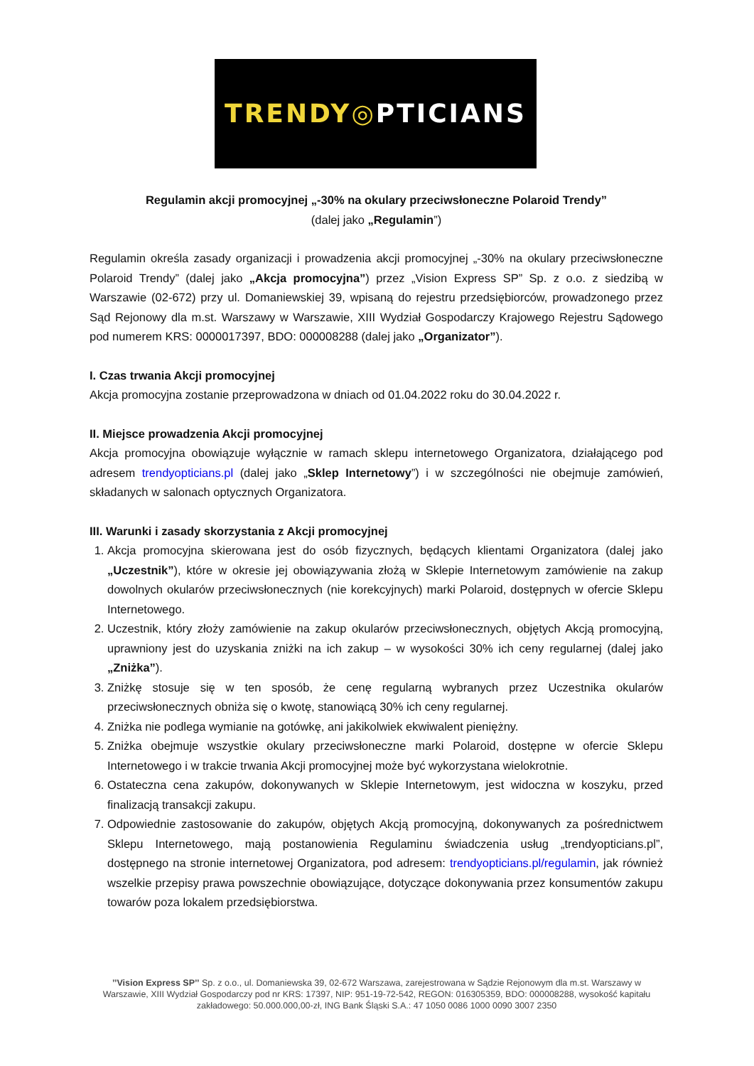TRENDY◎PTICIANS
Regulamin akcji promocyjnej „-30% na okulary przeciwsłoneczne Polaroid Trendy”
(dalej jako „Regulamin”)
Regulamin określa zasady organizacji i prowadzenia akcji promocyjnej „-30% na okulary przeciwsłoneczne Polaroid Trendy” (dalej jako „Akcja promocyjna”) przez „Vision Express SP” Sp. z o.o. z siedzibą w Warszawie (02-672) przy ul. Domaniewskiej 39, wpisaną do rejestru przedsiębiorców, prowadzonego przez Sąd Rejonowy dla m.st. Warszawy w Warszawie, XIII Wydział Gospodarczy Krajowego Rejestru Sądowego pod numerem KRS: 0000017397, BDO: 000008288 (dalej jako „Organizator”).
I. Czas trwania Akcji promocyjnej
Akcja promocyjna zostanie przeprowadzona w dniach od 01.04.2022 roku do 30.04.2022 r.
II. Miejsce prowadzenia Akcji promocyjnej
Akcja promocyjna obowiązuje wyłącznie w ramach sklepu internetowego Organizatora, działającego pod adresem trendyopticians.pl (dalej jako „Sklep Internetowy”) i w szczególności nie obejmuje zamówień, składanych w salonach optycznych Organizatora.
III. Warunki i zasady skorzystania z Akcji promocyjnej
1. Akcja promocyjna skierowana jest do osób fizycznych, będących klientami Organizatora (dalej jako „Uczestnik”), które w okresie jej obowiązywania złożą w Sklepie Internetowym zamówienie na zakup dowolnych okularów przeciwsłonecznych (nie korekcyjnych) marki Polaroid, dostępnych w ofercie Sklepu Internetowego.
2. Uczestnik, który złoży zamówienie na zakup okularów przeciwsłonecznych, objętych Akcją promocyjną, uprawniony jest do uzyskania zniżki na ich zakup – w wysokości 30% ich ceny regularnej (dalej jako „Zniżka”).
3. Zniżkę stosuje się w ten sposób, że cenę regularną wybranych przez Uczestnika okularów przeciwsłonecznych obniża się o kwotę, stanowiącą 30% ich ceny regularnej.
4. Zniżka nie podlega wymianie na gotówkę, ani jakikolwiek ekwiwalent pieniężny.
5. Zniżka obejmuje wszystkie okulary przeciwsłoneczne marki Polaroid, dostępne w ofercie Sklepu Internetowego i w trakcie trwania Akcji promocyjnej może być wykorzystana wielokrotnie.
6. Ostateczna cena zakupów, dokonywanych w Sklepie Internetowym, jest widoczna w koszyku, przed finalizacją transakcji zakupu.
7. Odpowiednie zastosowanie do zakupów, objętych Akcją promocyjną, dokonywanych za pośrednictwem Sklepu Internetowego, mają postanowienia Regulaminu świadczenia usług „trendyopticians.pl”, dostępnego na stronie internetowej Organizatora, pod adresem: trendyopticians.pl/regulamin, jak również wszelkie przepisy prawa powszechnie obowiązujące, dotyczące dokonywania przez konsumentów zakupu towarów poza lokalem przedsiębiorstwa.
’’Vision Express SP’’ Sp. z o.o., ul. Domaniewska 39, 02-672 Warszawa, zarejestrowana w Sądzie Rejonowym dla m.st. Warszawy w Warszawie, XIII Wydział Gospodarczy pod nr KRS: 17397, NIP: 951-19-72-542, REGON: 016305359, BDO: 000008288, wysokość kapitału zakładowego: 50.000.000,00-zł, ING Bank Śląski S.A.: 47 1050 0086 1000 0090 3007 2350